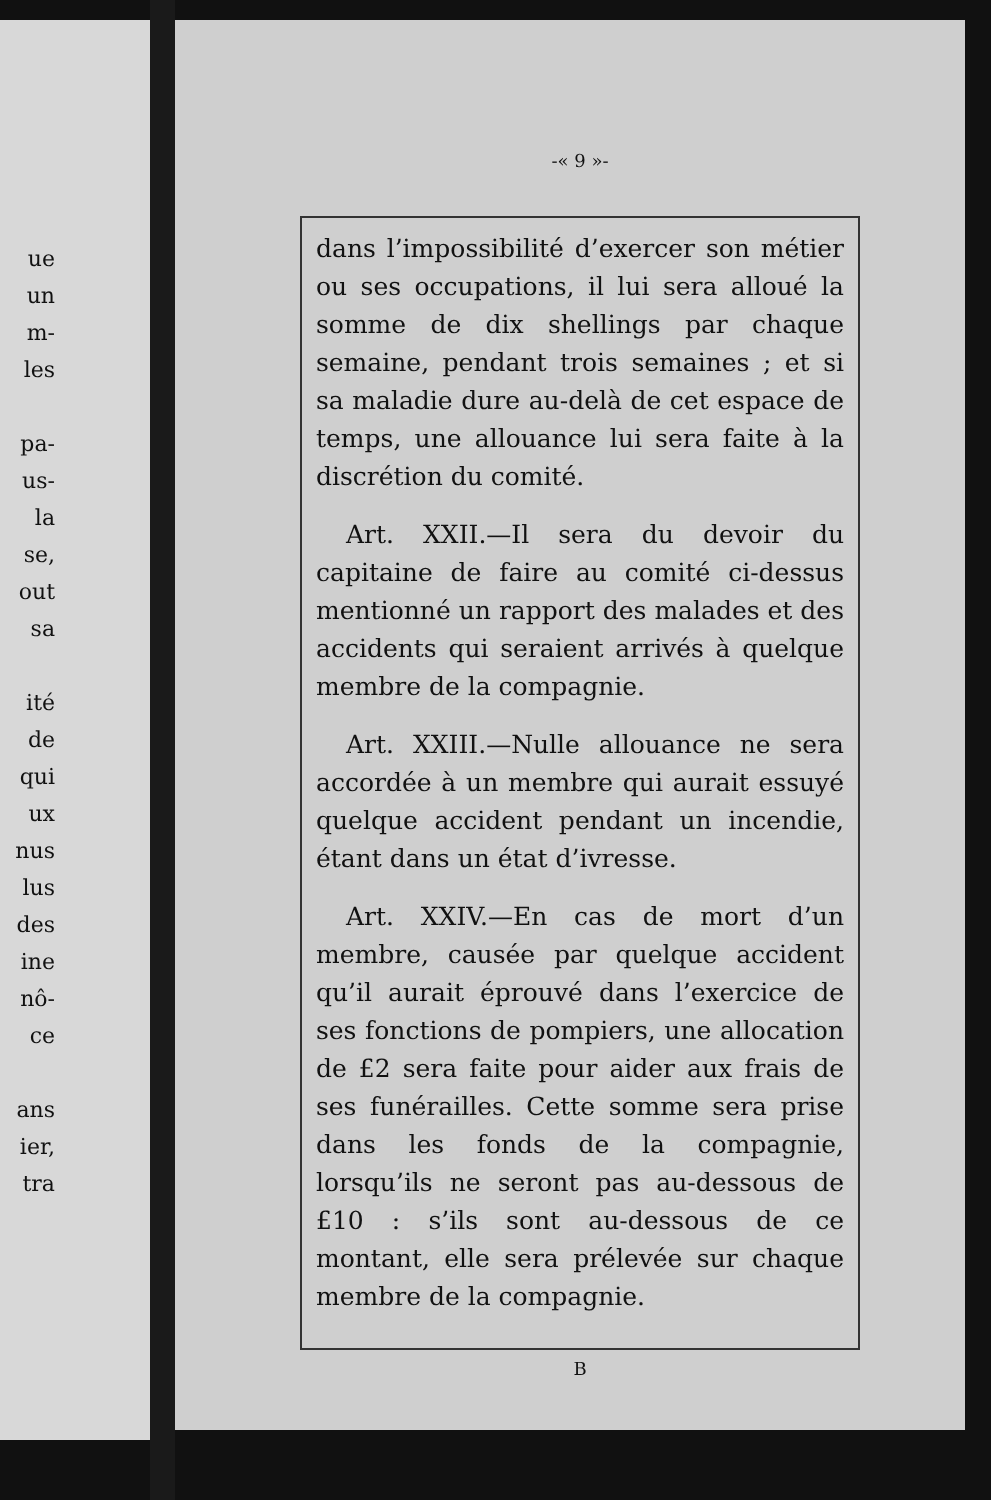ue
un
m-
les
pa-
us-
la
se,
out
sa
ité
de
qui
ux
nus
lus
des
ine
nô-
ce
ans
ier,
tra
-« 9 »-
dans l’impossibilité d’exercer son métier ou ses occupations, il lui sera alloué la somme de dix shellings par chaque semaine, pendant trois semaines ; et si sa maladie dure au-delà de cet espace de temps, une allouance lui sera faite à la discrétion du comité.
Art. XXII.—Il sera du devoir du capitaine de faire au comité ci-dessus mentionné un rapport des malades et des accidents qui seraient arrivés à quelque membre de la compagnie.
Art. XXIII.—Nulle allouance ne sera accordée à un membre qui aurait essuyé quelque accident pendant un incendie, étant dans un état d’ivresse.
Art. XXIV.—En cas de mort d’un membre, causée par quelque accident qu’il aurait éprouvé dans l’exercice de ses fonctions de pompiers, une allocation de £2 sera faite pour aider aux frais de ses funérailles. Cette somme sera prise dans les fonds de la compagnie, lorsqu’ils ne seront pas au-dessous de £10 : s’ils sont au-dessous de ce montant, elle sera prélevée sur chaque membre de la compagnie.
B